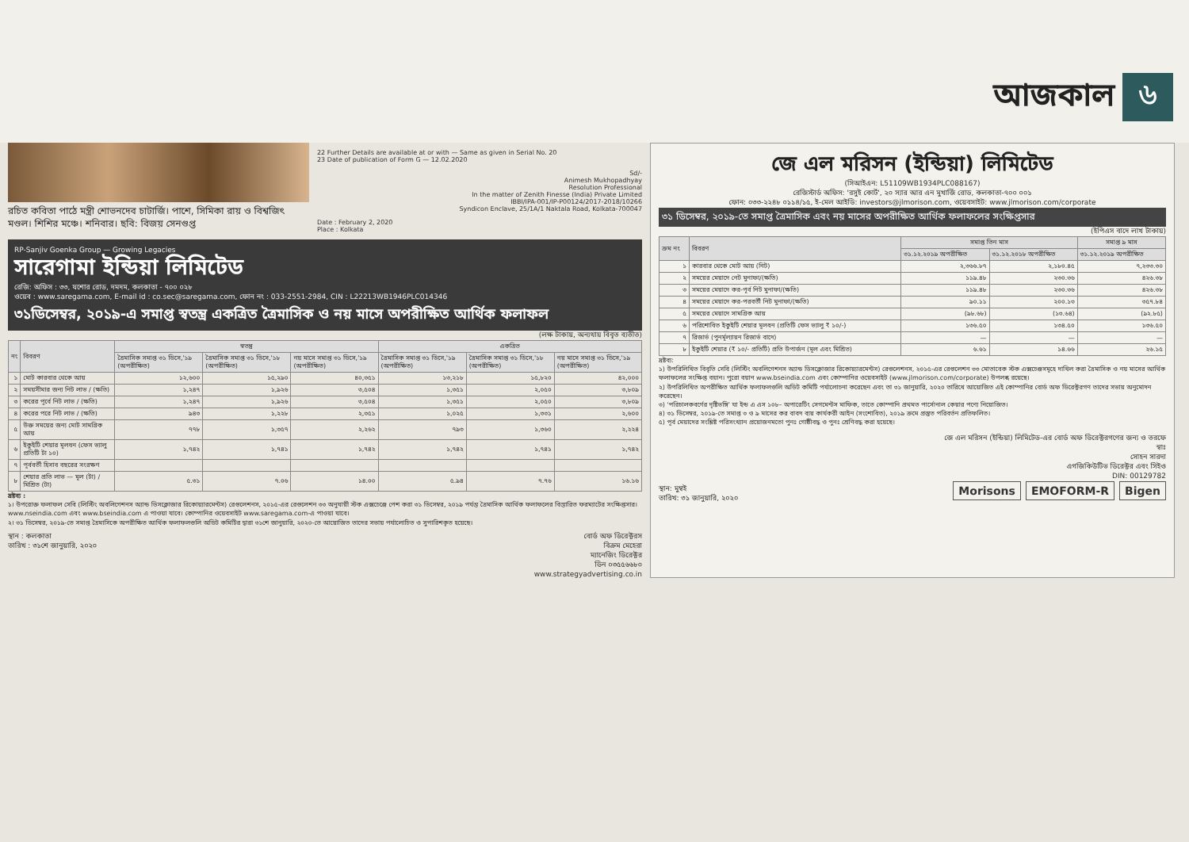আজকাল ৬
রচিত কবিতা পাঠে মন্ত্রী শোভনদেব চাটার্জি। পাশে, সিমিকা রায় ও বিশ্বজিৎ মণ্ডল। শিশির মঞ্চে। শনিবার। ছবি: বিজয় সেনগুপ্ত
22 Further Details are available at or with — Same as given in Serial No. 20
23 Date of publication of Form G — 12.02.2020
Sd/-
Animesh Mukhopadhyay
Resolution Professional
In the matter of Zenith Finesse (India) Private Limited
IBBI/IPA-001/IP-P00124/2017-2018/10266
Syndicon Enclave, 25/1A/1 Naktala Road, Kolkata-700047
Date : February 2, 2020
Place : Kolkata
RP-Sanjiv Goenka Group — Growing Legacies
সারেগামা ইন্ডিয়া লিমিটেড
রেজি: অফিস : ৩৩, যশোর রোড, দমদম, কলকাতা - ৭০০ ০২৮
ওয়েব : www.saregama.com, E-mail id : co.sec@saregama.com, ফোন নং : 033-2551-2984, CIN : L22213WB1946PLC014346
৩১ডিসেম্বর, ২০১৯-এ সমাপ্ত স্বতন্ত্র একত্রিত ত্রৈমাসিক ও নয় মাসে অপরীক্ষিত আর্থিক ফলাফল
(লক্ষ টাকায়, অন্যথায় বিবৃত ব্যতীত)
| নং | বিবরণ | স্বতন্ত্র | | | একত্রিত | | |
| --- | --- | --- | --- | --- | --- | --- | --- |
| | | ত্রৈমাসিক সমাপ্ত ৩১ ডিসে,'১৯ (অপরীক্ষিত) | ত্রৈমাসিক সমাপ্ত ৩১ ডিসে,'১৮ (অপরীক্ষিত) | নয় মাসে সমাপ্ত ৩১ ডিসে,'১৯ (অপরীক্ষিত) | ত্রৈমাসিক সমাপ্ত ৩১ ডিসে,'১৯ (অপরীক্ষিত) | ত্রৈমাসিক সমাপ্ত ৩১ ডিসে,'১৮ (অপরীক্ষিত) | নয় মাসে সমাপ্ত ৩১ ডিসে,'১৯ (অপরীক্ষিত) |
| ১ | মোট কারবার থেকে আয় | ১২,৬০০ | ১৫,২৯০ | ৪০,৩৫১ | ১৩,২১৮ | ১৫,৮২০ | ৪২,০০০ |
| ২ | সময়সীমার জন্য নিট লাভ / (ক্ষতি) | ১,২৪৭ | ১,৯২৬ | ৩,৫০৪ | ১,৩৫১ | ২,০৫০ | ৩,৮০৯ |
| ৩ | করের পূর্বে নিট লাভ / (ক্ষতি) | ১,২৪৭ | ১,৯২৬ | ৩,৫০৪ | ১,৩৫১ | ২,০৫০ | ৩,৮০৯ |
| ৪ | করের পরে নিট লাভ / (ক্ষতি) | ৯৪৩ | ১,২২৮ | ২,৩৫১ | ১,০২৫ | ১,৩৩১ | ২,৬০০ |
| ৫ | উক্ত সময়ের জন্য মোট সামগ্রিক আয় | ৭৭৮ | ১,৩৫৭ | ২,২৬২ | ৭৯৩ | ১,৩৬০ | ২,২২৪ |
| ৬ | ইকুইটি শেয়ার মূলধন (ফেস ভ্যালু প্রতিটি টা ১০) | ১,৭৪২ | ১,৭৪১ | ১,৭৪২ | ১,৭৪২ | ১,৭৪১ | ১,৭৪২ |
| ৭ | পূর্ববর্তী হিসাব বছরের সংরক্ষণ | | | | | | |
| ৮ | শেয়ার প্রতি লাভ — মূল (টা) / মিশ্রিত (টা) | ৫.৩১ | ৭.০৬ | ১৪.০০ | ৫.৯৪ | ৭.৭৬ | ১৬.১৬ |
দ্রষ্টব্য :
১। উপরোক্ত ফলাফল সেবি (লিস্টিং অবলিগেশনস অ্যান্ড ডিসক্লোজার রিকোয়্যারমেন্টস) রেগুলেশনস, ২০১৫-এর রেগুলেশন ৩৩ অনুযায়ী স্টক এক্সচেঞ্জে পেশ করা ৩১ ডিসেম্বর, ২০১৯ পর্যন্ত ত্রৈমাসিক আর্থিক ফলাফলের বিস্তারিত ফরম্যাটের সংক্ষিপ্তসার। www.nseindia.com এবং www.bseindia.com এ পাওয়া যাবে। কোম্পানির ওয়েবসাইট www.saregama.com-এ পাওয়া যাবে।
২। ৩১ ডিসেম্বর, ২০১৯-তে সমাপ্ত ত্রৈমাসিকে অপরীক্ষিত আর্থিক ফলাফলগুলি অডিট কমিটির দ্বারা ৩১শে জানুয়ারি, ২০২০-তে আয়োজিত তাদের সভায় পর্যালোচিত ও সুপারিশকৃত হয়েছে।
স্থান : কলকাতা
তারিখ : ৩১শে জানুয়ারি, ২০২০
বোর্ড অফ ডিরেক্টরস
বিক্রম মেহেরা
ম্যানেজিং ডিরেক্টর
ডিন ০৩৫৫৬৬৮০
www.strategyadvertising.co.in
জে এল মরিসন (ইন্ডিয়া) লিমিটেড
(সিআইএন: L51109WB1934PLC088167)
রেজিস্টার্ড অফিস: 'রসুই কোর্ট', ২০ স্যার আর এন মুখার্জি রোড, কলকাতা-৭০০ ০০১
ফোন: ০৩৩-২২৪৮ ০১১৪/১৫, ই-মেল আইডি: investors@jlmorison.com, ওয়েবসাইট: www.jlmorison.com/corporate
৩১ ডিসেম্বর, ২০১৯-তে সমাপ্ত ত্রৈমাসিক এবং নয় মাসের অপরীক্ষিত আর্থিক ফলাফলের সংক্ষিপ্তসার
(ইপিএস বাদে লাখ টাকায়)
| ক্রম নং | বিবরণ | সমাপ্ত তিন মাস | | সমাপ্ত ৯ মাস |
| --- | --- | --- | --- | --- |
| | | ৩১.১২.২০১৯ অপরীক্ষিত | ৩১.১২.২০১৮ অপরীক্ষিত | ৩১.১২.২০১৯ অপরীক্ষিত |
| ১ | কারবার থেকে মোট আয় (নিট) | ২,৩৬৬.৮৭ | ২,১৮০.৪৫ | ৭,২৩৩.৩০ |
| ২ | সময়ের মেয়াদে নেট মুনাফা/(ক্ষতি) | ১১৯.৪৮ | ২৩০.৩৬ | ৪২৬.৩৮ |
| ৩ | সময়ের মেয়াদে কর-পূর্ব নিট মুনাফা/(ক্ষতি) | ১১৯.৪৮ | ২৩০.৩৬ | ৪২৬.৩৮ |
| ৪ | সময়ের মেয়াদে কর-পরবর্তী নিট মুনাফা/(ক্ষতি) | ৯০.১১ | ২০০.১৩ | ৩৫৭.৮৪ |
| ৫ | সময়ের মেয়াদে সামগ্রিক আয় | (৯৮.৬৮) | (১৩.৬৪) | (৯২.৮৫) |
| ৬ | পরিশোধিত ইকুইটি শেয়ার মূলধন (প্রতিটি ফেস ভ্যালু ₹ ১০/-) | ১৩৬.৫০ | ১৩৪.৫০ | ১৩৬.৫০ |
| ৭ | রিজার্ভ (পুনর্মূল্যায়ন রিজার্ভ বাদে) | — | — | — |
| ৮ | ইকুইটি শেয়ার (₹ ১০/- প্রতিটি) প্রতি উপার্জন (মূল এবং মিশ্রিত) | ৬.৬১ | ১৪.৬৬ | ২৬.১৫ |
দ্রষ্টব্য:
১) উপরিলিখিত বিবৃতি সেবি (লিস্টিং অবলিগেশনস অ্যান্ড ডিসক্লোজার রিকোয়্যারমেন্টস) রেগুলেশনস, ২০১৫-এর রেগুলেশন ৩৩ মোতাবেক স্টক এক্সচেঞ্জসমূহে দাখিল করা ত্রৈমাসিক ও নয় মাসের আর্থিক ফলাফলের সংক্ষিপ্ত বয়ান। পুরো বয়ান www.bseindia.com এবং কোম্পানির ওয়েবসাইট (www.jlmorison.com/corporate) উপলব্ধ রয়েছে।
২) উপরিলিখিত অপরীক্ষিত আর্থিক ফলাফলগুলি অডিট কমিটি পর্যালোচনা করেছেন এবং তা ৩১ জানুয়ারি, ২০২০ তারিখে আয়োজিত এই কোম্পানির বোর্ড অফ ডিরেক্টরগণ তাদের সভায় অনুমোদন করেছেন।
৩) 'পরিচালকবর্গের দৃষ্টিভঙ্গি' যা ইন্ড এ এস ১০৮– অপারেটিং সেগমেন্টস মাফিক, তাতে কোম্পানি প্রথমত পার্সোনাল কেয়ার পণ্যে নিয়োজিত।
৪) ৩১ ডিসেম্বর, ২০১৯-তে সমাপ্ত ৩ ও ৯ মাসের কর বাবদ ব্যয় কার্যকরী আইন (সংশোধিত), ২০১৯ ক্রমে প্রস্তুত পরিবর্তন প্রতিফলিত।
৫) পূর্ব মেয়াদের সংশ্লিষ্ট পরিসংখ্যান প্রয়োজনমতো পুনঃ গোষ্ঠীবদ্ধ ও পুনঃ শ্রেণিবদ্ধ করা হয়েছে।
জে এল মরিসন (ইন্ডিয়া) লিমিটেড-এর বোর্ড অফ ডিরেক্টরগণের জন্য ও তরফে
স্বাঃ
সোহন সারদা
এগজিকিউটিভ ডিরেক্টর এবং সিইও
DIN: 00129782
স্থান: মুম্বই
তারিখ: ৩১ জানুয়ারি, ২০২০
Morisons EMOFORM-R Bigen